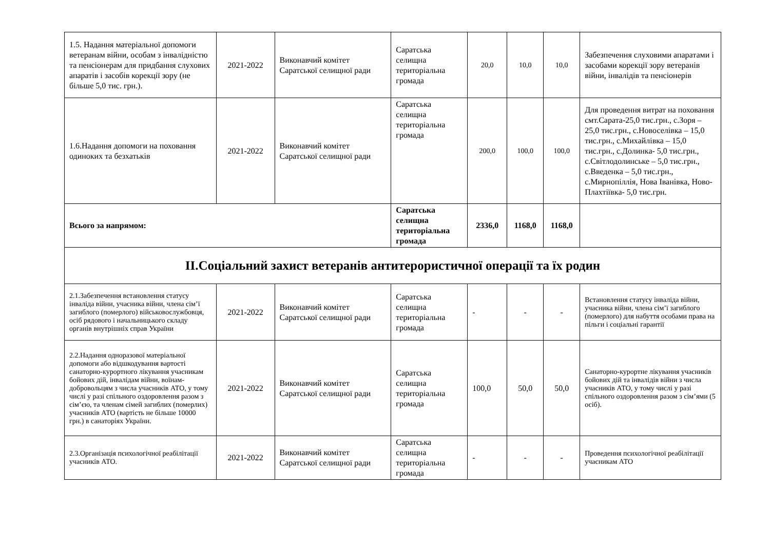| 1.5. Надання матеріальної допомоги ветеранам війни, особам з інвалідністю та пенсіонерам для придбання слухових апаратів і засобів корекції зору (не більше 5,0 тис. грн.). | 2021-2022 | Виконавчий комітет Саратської селищної ради | Саратська селищна територіальна громада | 20,0 | 10,0 | 10,0 | Забезпечення слуховими апаратами і засобами корекції зору ветеранів війни, інвалідів та пенсіонерів |
| 1.6.Надання допомоги на поховання одиноких та безхатьків | 2021-2022 | Виконавчий комітет Саратської селищної ради | Саратська селищна територіальна громада | 200,0 | 100,0 | 100,0 | Для проведення витрат на поховання смт.Сарата-25,0 тис.грн., с.Зоря – 25,0 тис.грн., с.Новоселівка – 15,0 тис.грн., с.Михайлівка – 15,0 тис.грн., с.Долинка- 5,0 тис.грн., с.Світлодолинське – 5,0 тис.грн., с.Введенка – 5,0 тис.грн., с.Мирнопіллія, Нова Іванівка, Ново-Плахтіївка- 5,0 тис.грн. |
| Всього за напрямом: | | | Саратська селищна територіальна громада | 2336,0 | 1168,0 | 1168,0 | |
| ІІ.Соціальний захист ветеранів антитерористичної операції та їх родин | | | | | | | |
| 2.1.Забезпечення встановлення статусу інваліда війни, учасника війни, члена сім’ї загиблого (померлого) військовослужбовця, осіб рядового і начальницького складу органів внутрішніх справ України | 2021-2022 | Виконавчий комітет Саратської селищної ради | Саратська селищна територіальна громада | - | - | - | Встановлення статусу інваліда війни, учасника війни, члена сім’ї загиблого (померлого) для набуття особами права на пільги і соціальні гарантії |
| 2.2.Надання одноразової матеріальної допомоги або відшкодування вартості санаторно-курортного лікування учасникам бойових дій, інвалідам війни, воїнам-добровольцям з числа учасників АТО, у тому числі у разі спільного оздоровлення разом з сім’єю, та членам сімей загиблих (померлих) учасників АТО (вартість не більше 10000 грн.) в санаторіях України. | 2021-2022 | Виконавчий комітет Саратської селищної ради | Саратська селищна територіальна громада | 100,0 | 50,0 | 50,0 | Санаторно-курортне лікування учасників бойових дій та інвалідів війни з числа учасників АТО, у тому числі у разі спільного оздоровлення разом з сім’ями (5 осіб). |
| 2.3.Організація психологічної реабілітації учасників АТО. | 2021-2022 | Виконавчий комітет Саратської селищної ради | Саратська селищна територіальна громада | - | - | - | Проведення психологічної реабілітації учасникам АТО |